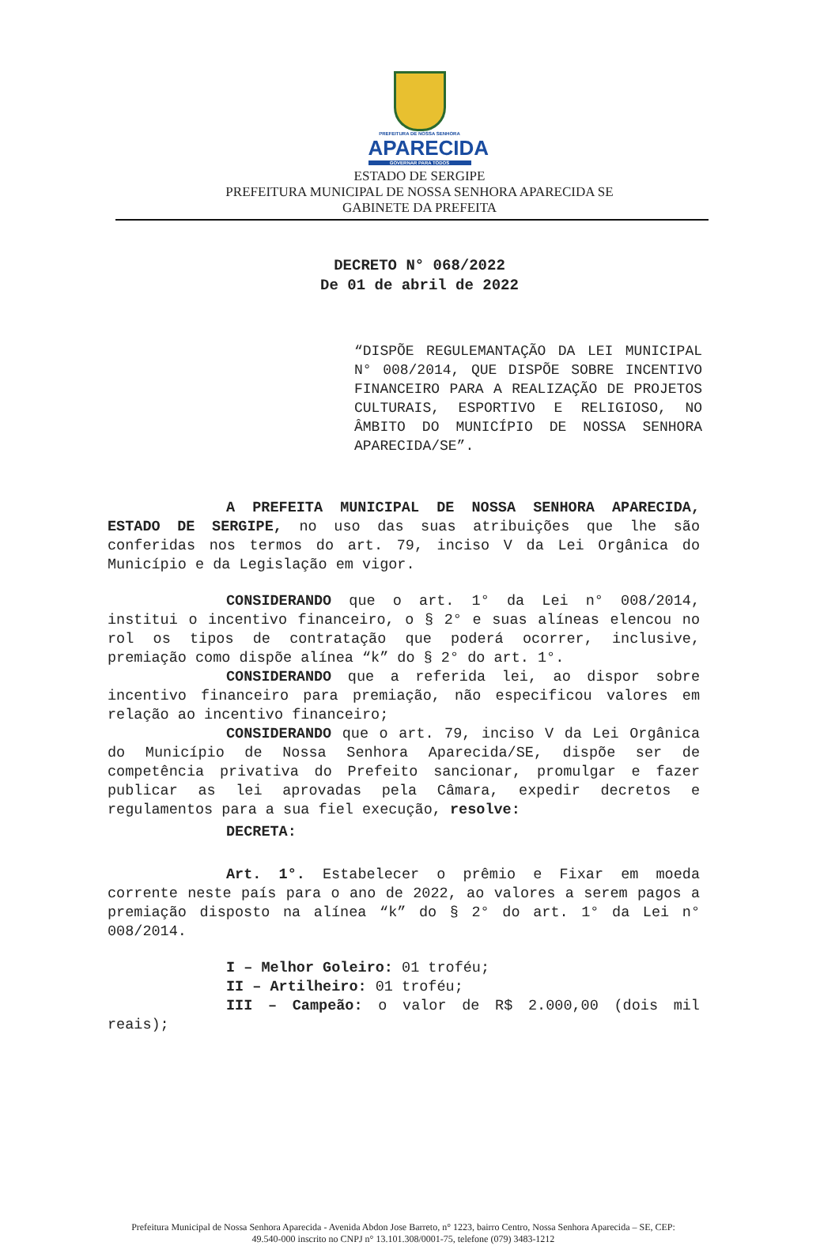PREFEITURA DE NOSSA SENHORA
APARECIDA
GOVERNAR PARA TODOS
ESTADO DE SERGIPE
PREFEITURA MUNICIPAL DE NOSSA SENHORA APARECIDA SE
GABINETE DA PREFEITA
DECRETO N° 068/2022
De 01 de abril de 2022
“DISPÕE REGULEMANTAÇÃO DA LEI MUNICIPAL N° 008/2014, QUE DISPÕE SOBRE INCENTIVO FINANCEIRO PARA A REALIZAÇÃO DE PROJETOS CULTURAIS, ESPORTIVO E RELIGIOSO, NO ÂMBITO DO MUNICÍPIO DE NOSSA SENHORA APARECIDA/SE”.
A PREFEITA MUNICIPAL DE NOSSA SENHORA APARECIDA, ESTADO DE SERGIPE, no uso das suas atribuições que lhe são conferidas nos termos do art. 79, inciso V da Lei Orgânica do Município e da Legislação em vigor.
CONSIDERANDO que o art. 1° da Lei n° 008/2014, institui o incentivo financeiro, o § 2° e suas alíneas elencou no rol os tipos de contratação que poderá ocorrer, inclusive, premiação como dispõe alínea “k” do § 2° do art. 1°.
CONSIDERANDO que a referida lei, ao dispor sobre incentivo financeiro para premiação, não especificou valores em relação ao incentivo financeiro;
CONSIDERANDO que o art. 79, inciso V da Lei Orgânica do Município de Nossa Senhora Aparecida/SE, dispõe ser de competência privativa do Prefeito sancionar, promulgar e fazer publicar as lei aprovadas pela Câmara, expedir decretos e regulamentos para a sua fiel execução, resolve:
DECRETA:
Art. 1°. Estabelecer o prêmio e Fixar em moeda corrente neste país para o ano de 2022, ao valores a serem pagos a premiação disposto na alínea “k” do § 2° do art. 1° da Lei n° 008/2014.
I – Melhor Goleiro: 01 troféu;
II – Artilheiro: 01 troféu;
III – Campeão: o valor de R$ 2.000,00 (dois mil reais);
Prefeitura Municipal de Nossa Senhora Aparecida - Avenida Abdon Jose Barreto, n° 1223, bairro Centro, Nossa Senhora Aparecida – SE, CEP: 49.540-000 inscrito no CNPJ n° 13.101.308/0001-75, telefone (079) 3483-1212